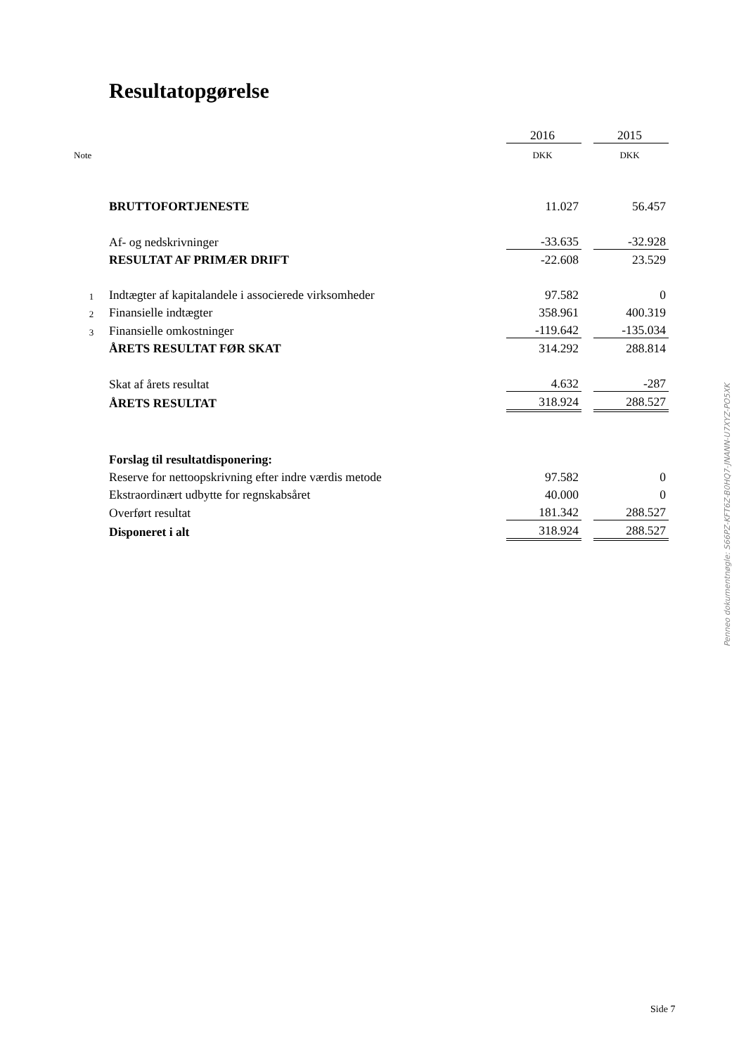Resultatopgørelse
| | | 2016 | | 2015 |
| Note | | DKK | | DKK |
| | BRUTTOFORTJENESTE | 11.027 | | 56.457 |
| | Af- og nedskrivninger | -33.635 | | -32.928 |
| | RESULTAT AF PRIMÆR DRIFT | -22.608 | | 23.529 |
| 1 | Indtægter af kapitalandele i associerede virksomheder | 97.582 | | 0 |
| 2 | Finansielle indtægter | 358.961 | | 400.319 |
| 3 | Finansielle omkostninger | -119.642 | | -135.034 |
| | ÅRETS RESULTAT FØR SKAT | 314.292 | | 288.814 |
| | Skat af årets resultat | 4.632 | | -287 |
| | ÅRETS RESULTAT | 318.924 | | 288.527 |
| | Forslag til resultatdisponering: | | | |
| | Reserve for nettoopskrivning efter indre værdis metode | 97.582 | | 0 |
| | Ekstraordinært udbytte for regnskabsåret | 40.000 | | 0 |
| | Overført resultat | 181.342 | | 288.527 |
| | Disponeret i alt | 318.924 | | 288.527 |
Penneo dokumentnøgle: S66PZ-KFT6Z-B0HQ7-JNANN-U7XYZ-PO5XK
Side 7